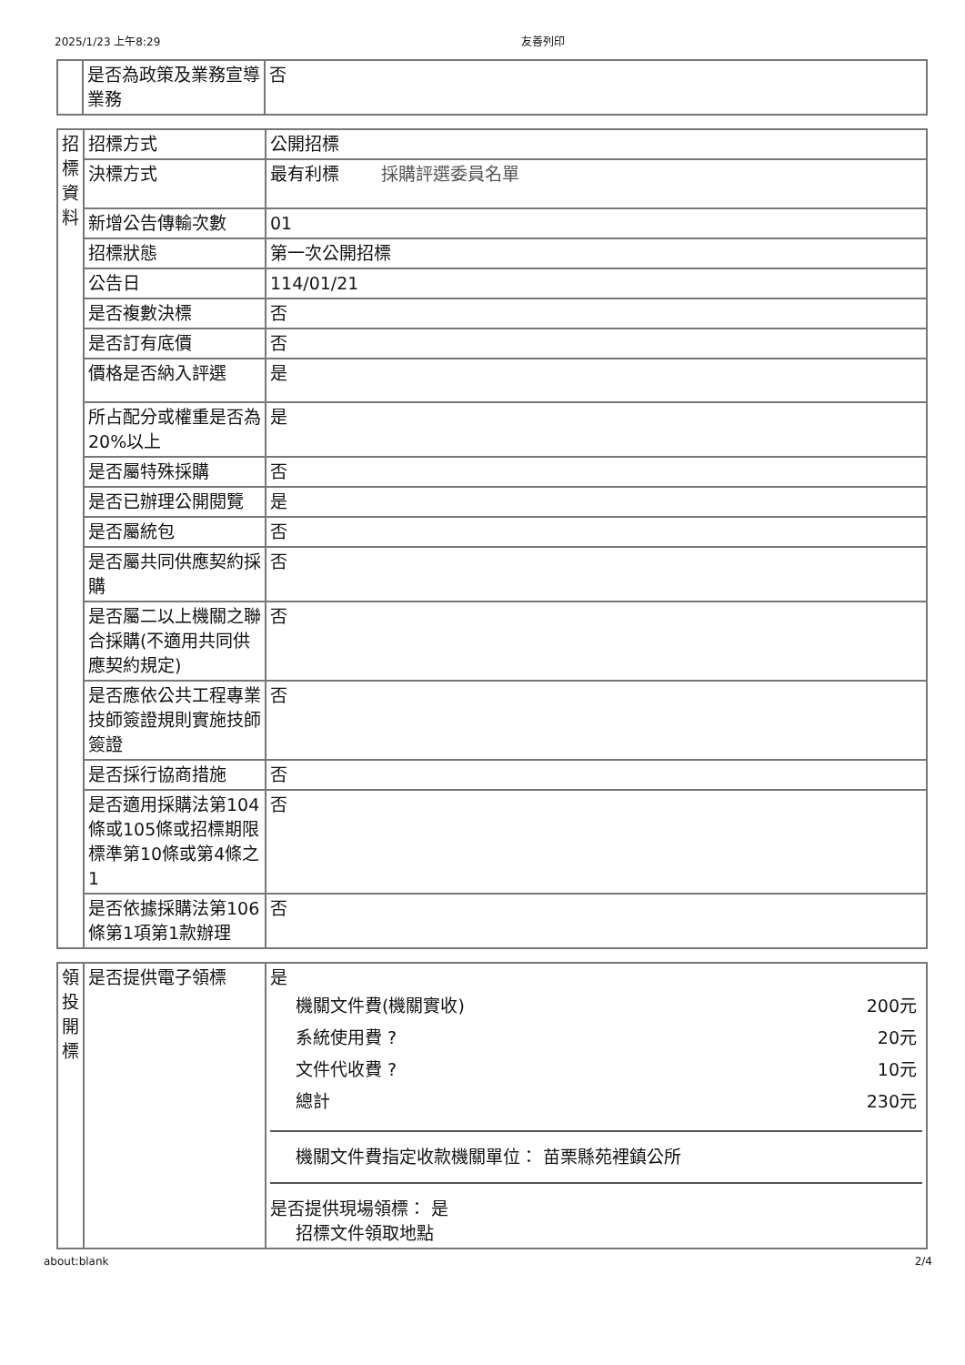2025/1/23 上午8:29 友善列印
| | 是否為政策及業務宣導業務 | 否 |
| 招標資料 | 招標方式 | 公開招標 |
| | 決標方式 | 最有利標 採購評選委員名單 |
| | 新增公告傳輸次數 | 01 |
| | 招標狀態 | 第一次公開招標 |
| | 公告日 | 114/01/21 |
| | 是否複數決標 | 否 |
| | 是否訂有底價 | 否 |
| | 價格是否納入評選 | 是 |
| | 所占配分或權重是否為20%以上 | 是 |
| | 是否屬特殊採購 | 否 |
| | 是否已辦理公開閱覽 | 是 |
| | 是否屬統包 | 否 |
| | 是否屬共同供應契約採購 | 否 |
| | 是否屬二以上機關之聯合採購(不適用共同供應契約規定) | 否 |
| | 是否應依公共工程專業技師簽證規則實施技師簽證 | 否 |
| | 是否採行協商措施 | 否 |
| | 是否適用採購法第104條或105條或招標期限標準第10條或第4條之1 | 否 |
| | 是否依據採購法第106條第1項第1款辦理 | 否 |
| 領投開標 | 是否提供電子領標 | 是 機關文件費(機關實收) 200元 系統使用費 ? 20元 文件代收費 ? 10元 總計 230元 機關文件費指定收款機關單位： 苗栗縣苑裡鎮公所 是否提供現場領標： 是 招標文件領取地點 |
about:blank 2/4